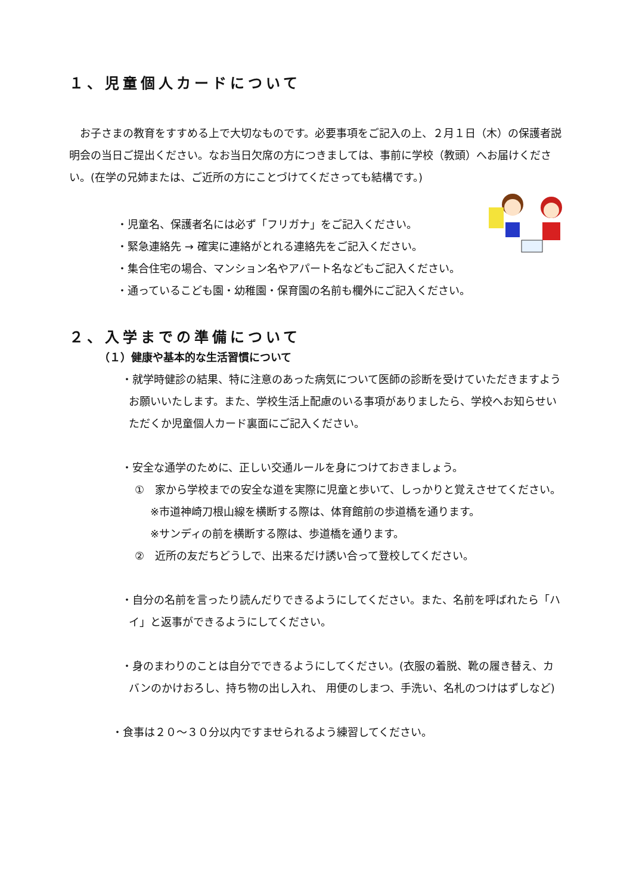１、児童個人カードについて
　お子さまの教育をすすめる上で大切なものです。必要事項をご記入の上、２月１日（木）の保護者説明会の当日ご提出ください。なお当日欠席の方につきましては、事前に学校（教頭）へお届けください。(在学の兄姉または、ご近所の方にことづけてくださっても結構です。)
・児童名、保護者名には必ず「フリガナ」をご記入ください。
・緊急連絡先 → 確実に連絡がとれる連絡先をご記入ください。
・集合住宅の場合、マンション名やアパート名などもご記入ください。
・通っているこども園・幼稚園・保育園の名前も欄外にご記入ください。
２、入学までの準備について
（１）健康や基本的な生活習慣について
・就学時健診の結果、特に注意のあった病気について医師の診断を受けていただきますようお願いいたします。また、学校生活上配慮のいる事項がありましたら、学校へお知らせいただくか児童個人カード裏面にご記入ください。
・安全な通学のために、正しい交通ルールを身につけておきましょう。
①　家から学校までの安全な道を実際に児童と歩いて、しっかりと覚えさせてください。
※市道神崎刀根山線を横断する際は、体育館前の歩道橋を通ります。
※サンディの前を横断する際は、歩道橋を通ります。
②　近所の友だちどうしで、出来るだけ誘い合って登校してください。
・自分の名前を言ったり読んだりできるようにしてください。また、名前を呼ばれたら「ハイ」と返事ができるようにしてください。
・身のまわりのことは自分でできるようにしてください。(衣服の着脱、靴の履き替え、カバンのかけおろし、持ち物の出し入れ、 用便のしまつ、手洗い、名札のつけはずしなど)
・食事は２０～３０分以内ですませられるよう練習してください。